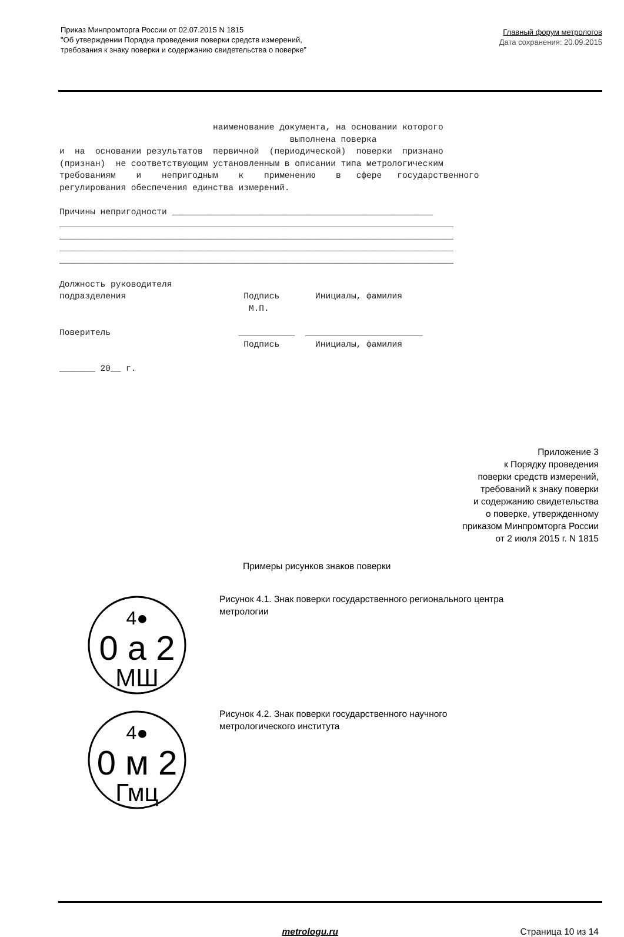Приказ Минпромторга России от 02.07.2015 N 1815
"Об утверждении Порядка проведения поверки средств измерений,
требования к знаку поверки и содержанию свидетельства о поверке”
Главный форум метрологов
Дата сохранения: 20.09.2015
наименование документа, на основании которого выполнена поверка и на основании результатов первичной (периодической) поверки признано (признан) не соответствующим установленным в описании типа метрологическим требованиям и непригодным к применению в сфере государственного регулирования обеспечения единства измерений. Причины непригодности ___________________________________________________ _____________________________________________________________________________ _____________________________________________________________________________ _____________________________________________________________________________ _____________________________________________________________________________ Должность руководителя подразделения Подпись Инициалы, фамилия М.П. Поверитель ___________ _______________________ Подпись Инициалы, фамилия _______ 20__ г.
Приложение 3
к Порядку проведения
поверки средств измерений,
требований к знаку поверки
и содержанию свидетельства
о поверке, утвержденному
приказом Минпромторга России
от 2 июля 2015 г. N 1815
Примеры рисунков знаков поверки
4●
0 a 2
МШ
Рисунок 4.1. Знак поверки государственного регионального центра
метрологии
4●
0 м 2
Гмц
Рисунок 4.2. Знак поверки государственного научного
метрологического института
metrologu.ru Страница 10 из 14